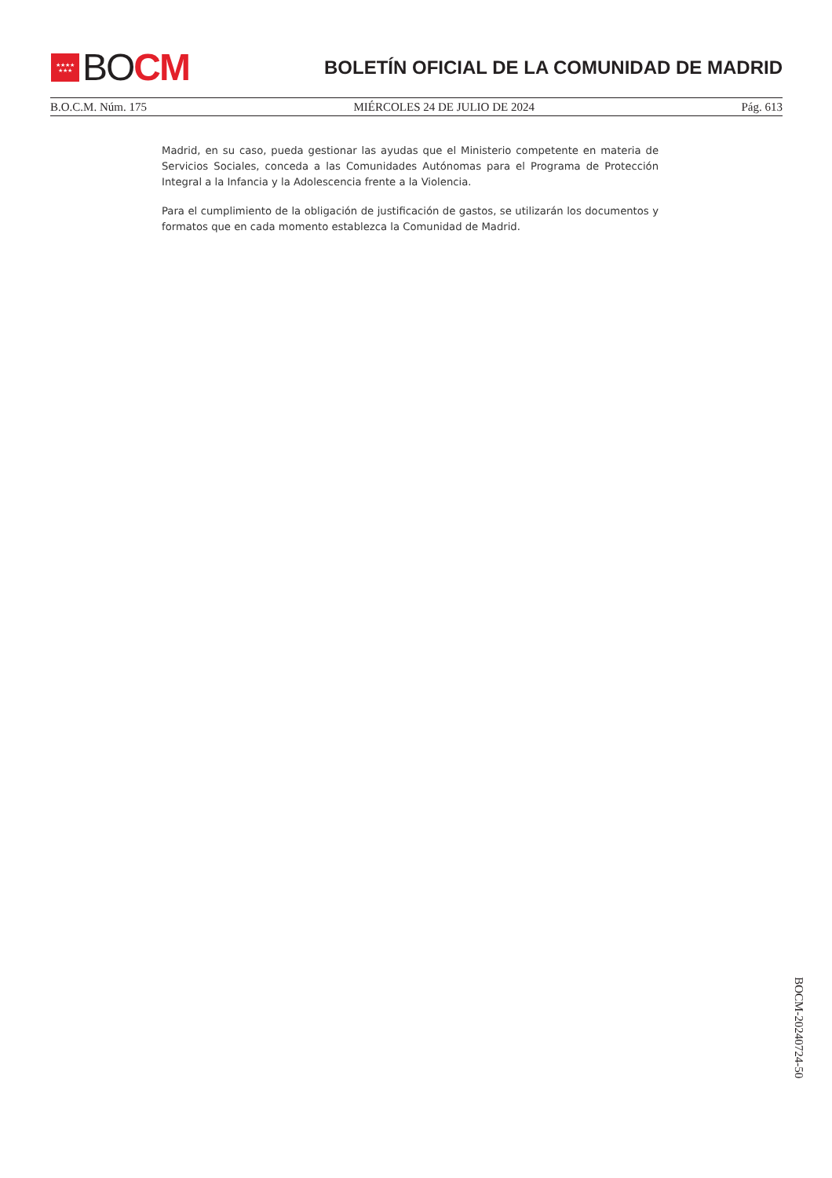★★★★
★★★
BO CM
BOLETÍN OFICIAL DE LA COMUNIDAD DE MADRID
B.O.C.M. Núm. 175 MIÉRCOLES 24 DE JULIO DE 2024 Pág. 613
Madrid, en su caso, pueda gestionar las ayudas que el Ministerio competente en materia de Servicios Sociales, conceda a las Comunidades Autónomas para el Programa de Protección Integral a la Infancia y la Adolescencia frente a la Violencia.
Para el cumplimiento de la obligación de justificación de gastos, se utilizarán los documentos y formatos que en cada momento establezca la Comunidad de Madrid.
BOCM-20240724-50